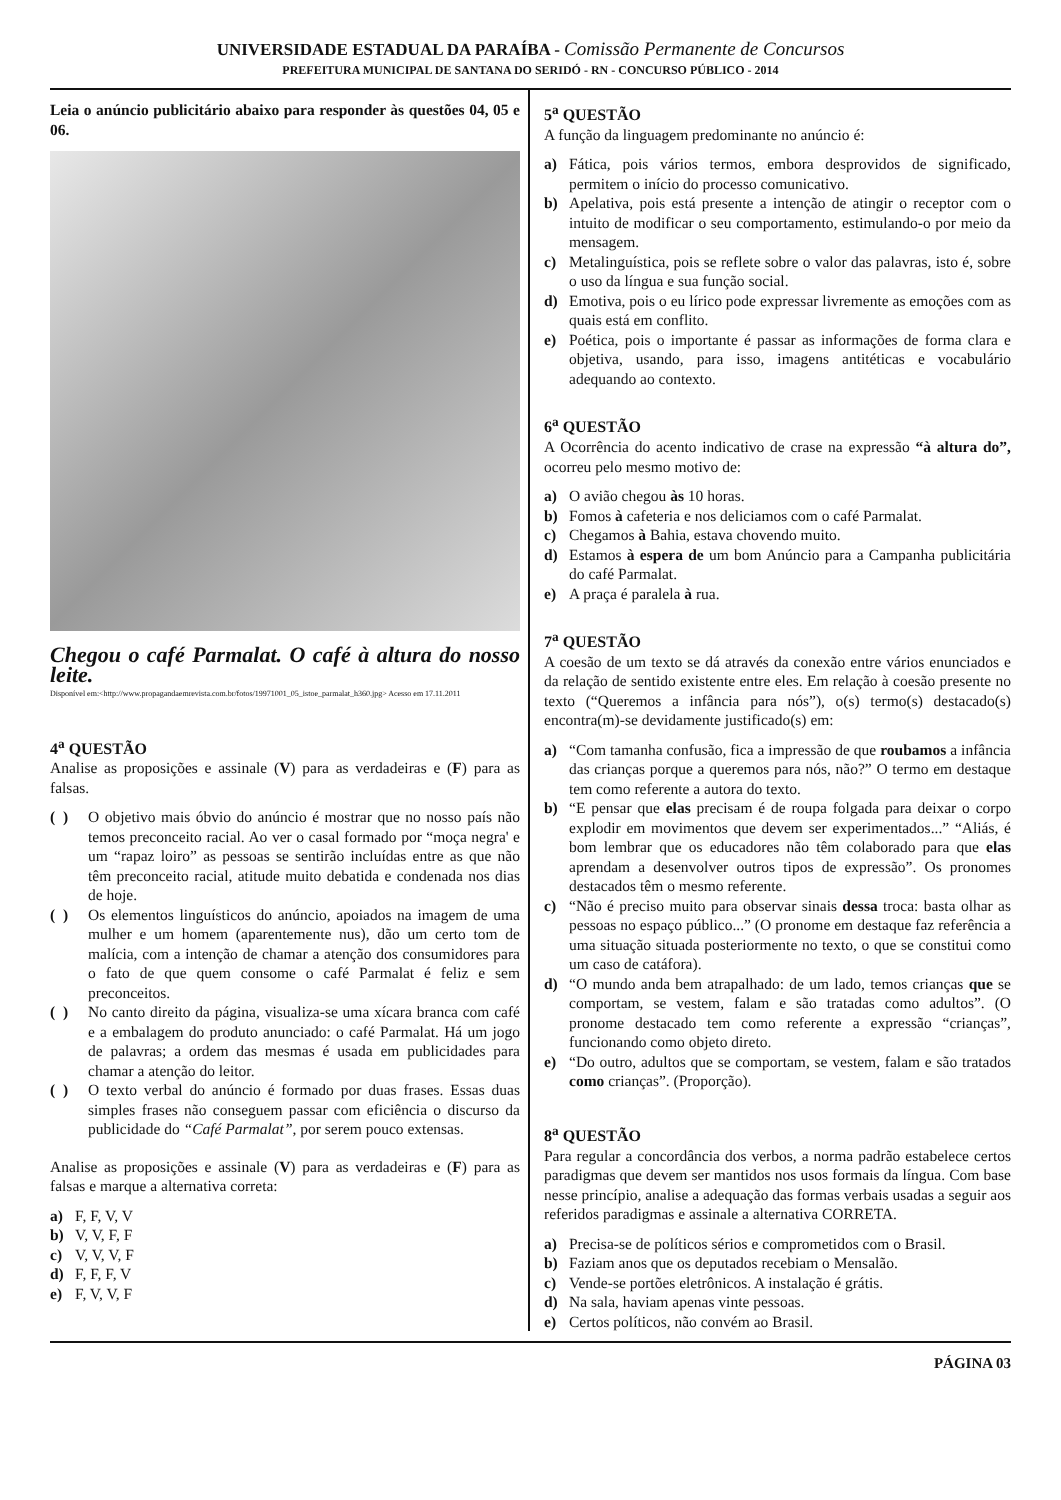UNIVERSIDADE ESTADUAL DA PARAÍBA - Comissão Permanente de Concursos
PREFEITURA MUNICIPAL DE SANTANA DO SERIDÓ - RN - CONCURSO PÚBLICO - 2014
Leia o anúncio publicitário abaixo para responder às questões 04, 05 e 06.
Chegou o café Parmalat. O café à altura do nosso leite.
Disponível em:<http://www.propagandaemrevista.com.br/fotos/19971001_05_istoe_parmalat_h360.jpg> Acesso em 17.11.2011
4<sup>a</sup> QUESTÃO
Analise as proposições e assinale (V) para as verdadeiras e (F) para as falsas.
( ) O objetivo mais óbvio do anúncio é mostrar que no nosso país não temos preconceito racial. Ao ver o casal formado por “moça negra' e um “rapaz loiro” as pessoas se sentirão incluídas entre as que não têm preconceito racial, atitude muito debatida e condenada nos dias de hoje.
( ) Os elementos linguísticos do anúncio, apoiados na imagem de uma mulher e um homem (aparentemente nus), dão um certo tom de malícia, com a intenção de chamar a atenção dos consumidores para o fato de que quem consome o café Parmalat é feliz e sem preconceitos.
( ) No canto direito da página, visualiza-se uma xícara branca com café e a embalagem do produto anunciado: o café Parmalat. Há um jogo de palavras; a ordem das mesmas é usada em publicidades para chamar a atenção do leitor.
( ) O texto verbal do anúncio é formado por duas frases. Essas duas simples frases não conseguem passar com eficiência o discurso da publicidade do “Café Parmalat”, por serem pouco extensas.
Analise as proposições e assinale (V) para as verdadeiras e (F) para as falsas e marque a alternativa correta:
a) F, F, V, V
b) V, V, F, F
c) V, V, V, F
d) F, F, F, V
e) F, V, V, F
5<sup>a</sup> QUESTÃO
A função da linguagem predominante no anúncio é:
a) Fática, pois vários termos, embora desprovidos de significado, permitem o início do processo comunicativo.
b) Apelativa, pois está presente a intenção de atingir o receptor com o intuito de modificar o seu comportamento, estimulando-o por meio da mensagem.
c) Metalinguística, pois se reflete sobre o valor das palavras, isto é, sobre o uso da língua e sua função social.
d) Emotiva, pois o eu lírico pode expressar livremente as emoções com as quais está em conflito.
e) Poética, pois o importante é passar as informações de forma clara e objetiva, usando, para isso, imagens antitéticas e vocabulário adequando ao contexto.
6<sup>a</sup> QUESTÃO
A Ocorrência do acento indicativo de crase na expressão “à altura do”, ocorreu pelo mesmo motivo de:
a) O avião chegou às 10 horas.
b) Fomos à cafeteria e nos deliciamos com o café Parmalat.
c) Chegamos à Bahia, estava chovendo muito.
d) Estamos à espera de um bom Anúncio para a Campanha publicitária do café Parmalat.
e) A praça é paralela à rua.
7<sup>a</sup> QUESTÃO
A coesão de um texto se dá através da conexão entre vários enunciados e da relação de sentido existente entre eles. Em relação à coesão presente no texto (“Queremos a infância para nós”), o(s) termo(s) destacado(s) encontra(m)-se devidamente justificado(s) em:
a) “Com tamanha confusão, fica a impressão de que roubamos a infância das crianças porque a queremos para nós, não?” O termo em destaque tem como referente a autora do texto.
b) “E pensar que elas precisam é de roupa folgada para deixar o corpo explodir em movimentos que devem ser experimentados...” “Aliás, é bom lembrar que os educadores não têm colaborado para que elas aprendam a desenvolver outros tipos de expressão”. Os pronomes destacados têm o mesmo referente.
c) “Não é preciso muito para observar sinais dessa troca: basta olhar as pessoas no espaço público...” (O pronome em destaque faz referência a uma situação situada posteriormente no texto, o que se constitui como um caso de catáfora).
d) “O mundo anda bem atrapalhado: de um lado, temos crianças que se comportam, se vestem, falam e são tratadas como adultos”. (O pronome destacado tem como referente a expressão “crianças”, funcionando como objeto direto.
e) “Do outro, adultos que se comportam, se vestem, falam e são tratados como crianças”. (Proporção).
8<sup>a</sup> QUESTÃO
Para regular a concordância dos verbos, a norma padrão estabelece certos paradigmas que devem ser mantidos nos usos formais da língua. Com base nesse princípio, analise a adequação das formas verbais usadas a seguir aos referidos paradigmas e assinale a alternativa CORRETA.
a) Precisa-se de políticos sérios e comprometidos com o Brasil.
b) Faziam anos que os deputados recebiam o Mensalão.
c) Vende-se portões eletrônicos. A instalação é grátis.
d) Na sala, haviam apenas vinte pessoas.
e) Certos políticos, não convém ao Brasil.
PÁGINA 03